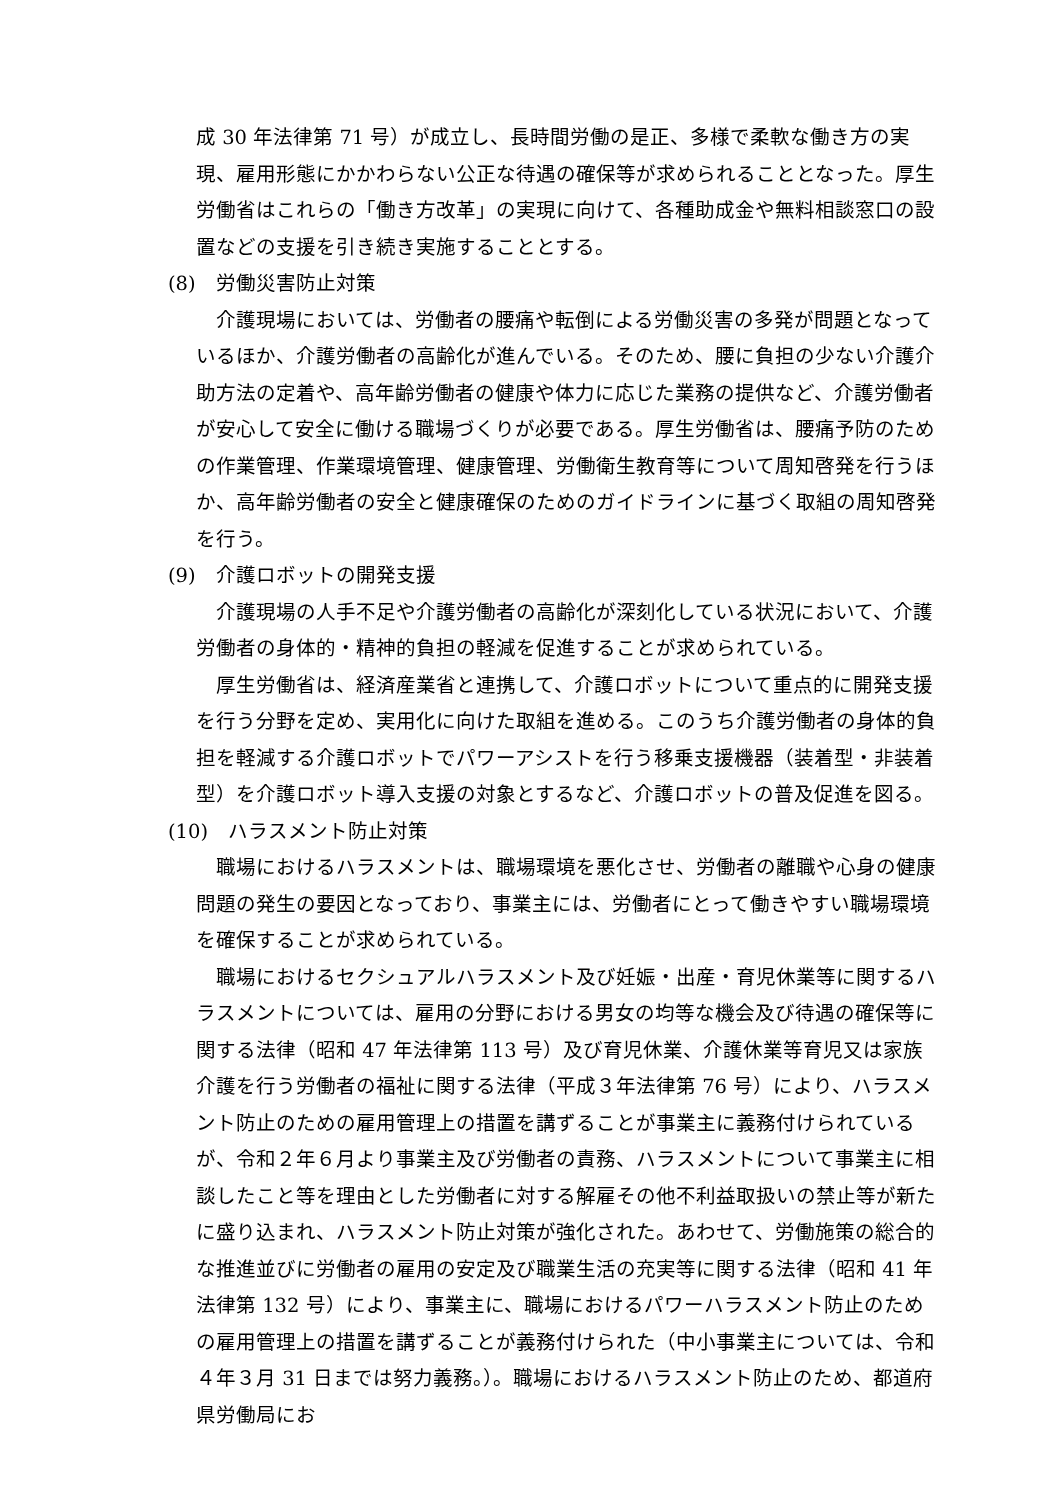成 30 年法律第 71 号）が成立し、長時間労働の是正、多様で柔軟な働き方の実現、雇用形態にかかわらない公正な待遇の確保等が求められることとなった。厚生労働省はこれらの「働き方改革」の実現に向けて、各種助成金や無料相談窓口の設置などの支援を引き続き実施することとする。
(8)　労働災害防止対策
介護現場においては、労働者の腰痛や転倒による労働災害の多発が問題となっているほか、介護労働者の高齢化が進んでいる。そのため、腰に負担の少ない介護介助方法の定着や、高年齢労働者の健康や体力に応じた業務の提供など、介護労働者が安心して安全に働ける職場づくりが必要である。厚生労働省は、腰痛予防のための作業管理、作業環境管理、健康管理、労働衛生教育等について周知啓発を行うほか、高年齢労働者の安全と健康確保のためのガイドラインに基づく取組の周知啓発を行う。
(9)　介護ロボットの開発支援
介護現場の人手不足や介護労働者の高齢化が深刻化している状況において、介護労働者の身体的・精神的負担の軽減を促進することが求められている。
厚生労働省は、経済産業省と連携して、介護ロボットについて重点的に開発支援を行う分野を定め、実用化に向けた取組を進める。このうち介護労働者の身体的負担を軽減する介護ロボットでパワーアシストを行う移乗支援機器（装着型・非装着型）を介護ロボット導入支援の対象とするなど、介護ロボットの普及促進を図る。
(10)　ハラスメント防止対策
職場におけるハラスメントは、職場環境を悪化させ、労働者の離職や心身の健康問題の発生の要因となっており、事業主には、労働者にとって働きやすい職場環境を確保することが求められている。
職場におけるセクシュアルハラスメント及び妊娠・出産・育児休業等に関するハラスメントについては、雇用の分野における男女の均等な機会及び待遇の確保等に関する法律（昭和 47 年法律第 113 号）及び育児休業、介護休業等育児又は家族介護を行う労働者の福祉に関する法律（平成３年法律第 76 号）により、ハラスメント防止のための雇用管理上の措置を講ずることが事業主に義務付けられているが、令和２年６月より事業主及び労働者の責務、ハラスメントについて事業主に相談したこと等を理由とした労働者に対する解雇その他不利益取扱いの禁止等が新たに盛り込まれ、ハラスメント防止対策が強化された。あわせて、労働施策の総合的な推進並びに労働者の雇用の安定及び職業生活の充実等に関する法律（昭和 41 年法律第 132 号）により、事業主に、職場におけるパワーハラスメント防止のための雇用管理上の措置を講ずることが義務付けられた（中小事業主については、令和４年３月 31 日までは努力義務。）。職場におけるハラスメント防止のため、都道府県労働局にお